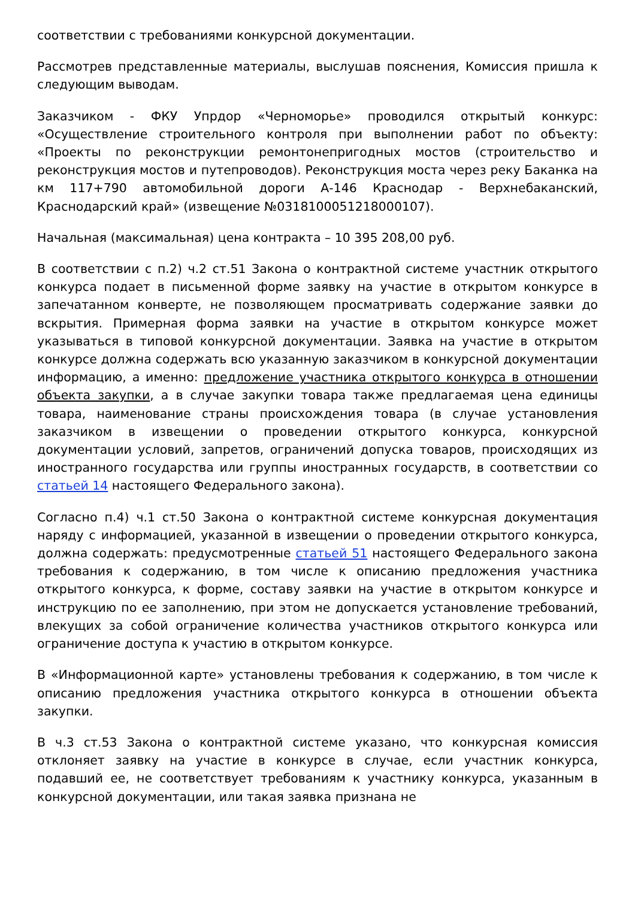соответствии с требованиями конкурсной документации.
Рассмотрев представленные материалы, выслушав пояснения, Комиссия пришла к следующим выводам.
Заказчиком - ФКУ Упрдор «Черноморье» проводился открытый конкурс: «Осуществление строительного контроля при выполнении работ по объекту: «Проекты по реконструкции ремонтонепригодных мостов (строительство и реконструкция мостов и путепроводов). Реконструкция моста через реку Баканка на км 117+790 автомобильной дороги А-146 Краснодар - Верхнебаканский, Краснодарский край» (извещение №0318100051218000107).
Начальная (максимальная) цена контракта – 10 395 208,00 руб.
В соответствии с п.2) ч.2 ст.51 Закона о контрактной системе участник открытого конкурса подает в письменной форме заявку на участие в открытом конкурсе в запечатанном конверте, не позволяющем просматривать содержание заявки до вскрытия. Примерная форма заявки на участие в открытом конкурсе может указываться в типовой конкурсной документации. Заявка на участие в открытом конкурсе должна содержать всю указанную заказчиком в конкурсной документации информацию, а именно: предложение участника открытого конкурса в отношении объекта закупки, а в случае закупки товара также предлагаемая цена единицы товара, наименование страны происхождения товара (в случае установления заказчиком в извещении о проведении открытого конкурса, конкурсной документации условий, запретов, ограничений допуска товаров, происходящих из иностранного государства или группы иностранных государств, в соответствии со статьей 14 настоящего Федерального закона).
Согласно п.4) ч.1 ст.50 Закона о контрактной системе конкурсная документация наряду с информацией, указанной в извещении о проведении открытого конкурса, должна содержать: предусмотренные статьей 51 настоящего Федерального закона требования к содержанию, в том числе к описанию предложения участника открытого конкурса, к форме, составу заявки на участие в открытом конкурсе и инструкцию по ее заполнению, при этом не допускается установление требований, влекущих за собой ограничение количества участников открытого конкурса или ограничение доступа к участию в открытом конкурсе.
В «Информационной карте» установлены требования к содержанию, в том числе к описанию предложения участника открытого конкурса в отношении объекта закупки.
В ч.3 ст.53 Закона о контрактной системе указано, что конкурсная комиссия отклоняет заявку на участие в конкурсе в случае, если участник конкурса, подавший ее, не соответствует требованиям к участнику конкурса, указанным в конкурсной документации, или такая заявка признана не